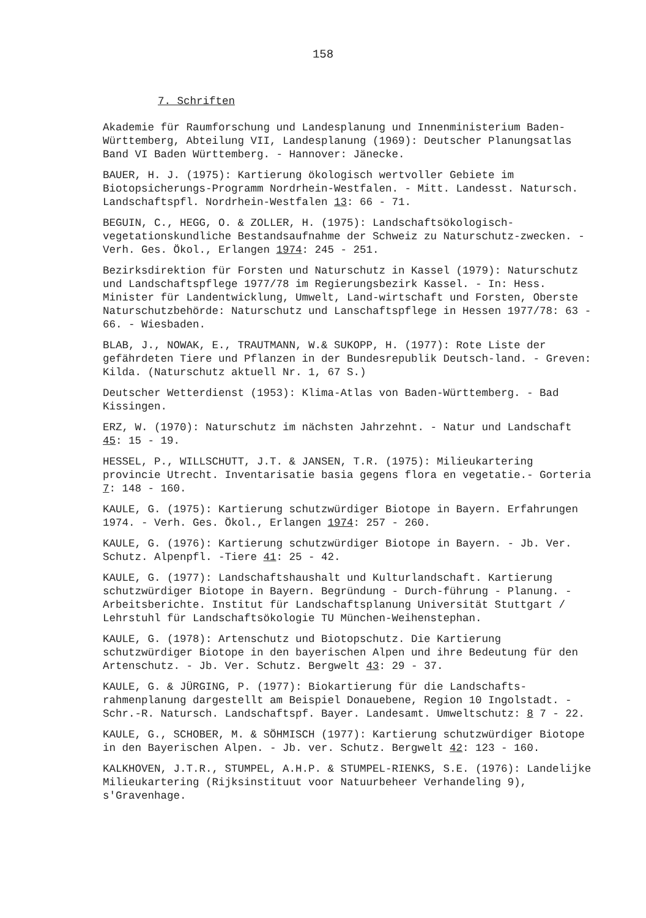158
7. Schriften
Akademie für Raumforschung und Landesplanung und Innenministerium Baden-Württemberg, Abteilung VII, Landesplanung (1969): Deutscher Planungsatlas Band VI Baden Württemberg. - Hannover: Jänecke.
BAUER, H. J. (1975): Kartierung ökologisch wertvoller Gebiete im Biotopsicherungs-Programm Nordrhein-Westfalen. - Mitt. Landesst. Natursch. Landschaftspfl. Nordrhein-Westfalen 13: 66 - 71.
BEGUIN, C., HEGG, O. & ZOLLER, H. (1975): Landschaftsökologisch-vegetationskundliche Bestandsaufnahme der Schweiz zu Naturschutz-zwecken. - Verh. Ges. Ökol., Erlangen 1974: 245 - 251.
Bezirksdirektion für Forsten und Naturschutz in Kassel (1979): Naturschutz und Landschaftspflege 1977/78 im Regierungsbezirk Kassel. - In: Hess. Minister für Landentwicklung, Umwelt, Land-wirtschaft und Forsten, Oberste Naturschutzbehörde: Naturschutz und Lanschaftspflege in Hessen 1977/78: 63 - 66. - Wiesbaden.
BLAB, J., NOWAK, E., TRAUTMANN, W.& SUKOPP, H. (1977): Rote Liste der gefährdeten Tiere und Pflanzen in der Bundesrepublik Deutsch-land. - Greven: Kilda. (Naturschutz aktuell Nr. 1, 67 S.)
Deutscher Wetterdienst (1953): Klima-Atlas von Baden-Württemberg. - Bad Kissingen.
ERZ, W. (1970): Naturschutz im nächsten Jahrzehnt. - Natur und Landschaft 45: 15 - 19.
HESSEL, P., WILLSCHUTT, J.T. & JANSEN, T.R. (1975): Milieukartering provincie Utrecht. Inventarisatie basia gegens flora en vegetatie.- Gorteria 7: 148 - 160.
KAULE, G. (1975): Kartierung schutzwürdiger Biotope in Bayern. Erfahrungen 1974. - Verh. Ges. Ökol., Erlangen 1974: 257 - 260.
KAULE, G. (1976): Kartierung schutzwürdiger Biotope in Bayern. - Jb. Ver. Schutz. Alpenpfl. -Tiere 41: 25 - 42.
KAULE, G. (1977): Landschaftshaushalt und Kulturlandschaft. Kartierung schutzwürdiger Biotope in Bayern. Begründung - Durch-führung - Planung. - Arbeitsberichte. Institut für Landschaftsplanung Universität Stuttgart / Lehrstuhl für Landschaftsökologie TU München-Weihenstephan.
KAULE, G. (1978): Artenschutz und Biotopschutz. Die Kartierung schutzwürdiger Biotope in den bayerischen Alpen und ihre Bedeutung für den Artenschutz. - Jb. Ver. Schutz. Bergwelt 43: 29 - 37.
KAULE, G. & JÜRGING, P. (1977): Biokartierung für die Landschafts-rahmenplanung dargestellt am Beispiel Donauebene, Region 10 Ingolstadt. - Schr.-R. Natursch. Landschaftspf. Bayer. Landesamt. Umweltschutz: 8 7 - 22.
KAULE, G., SCHOBER, M. & SÖHMISCH (1977): Kartierung schutzwürdiger Biotope in den Bayerischen Alpen. - Jb. ver. Schutz. Bergwelt 42: 123 - 160.
KALKHOVEN, J.T.R., STUMPEL, A.H.P. & STUMPEL-RIENKS, S.E. (1976): Landelijke Milieukartering (Rijksinstituut voor Natuurbeheer Verhandeling 9), s'Gravenhage.